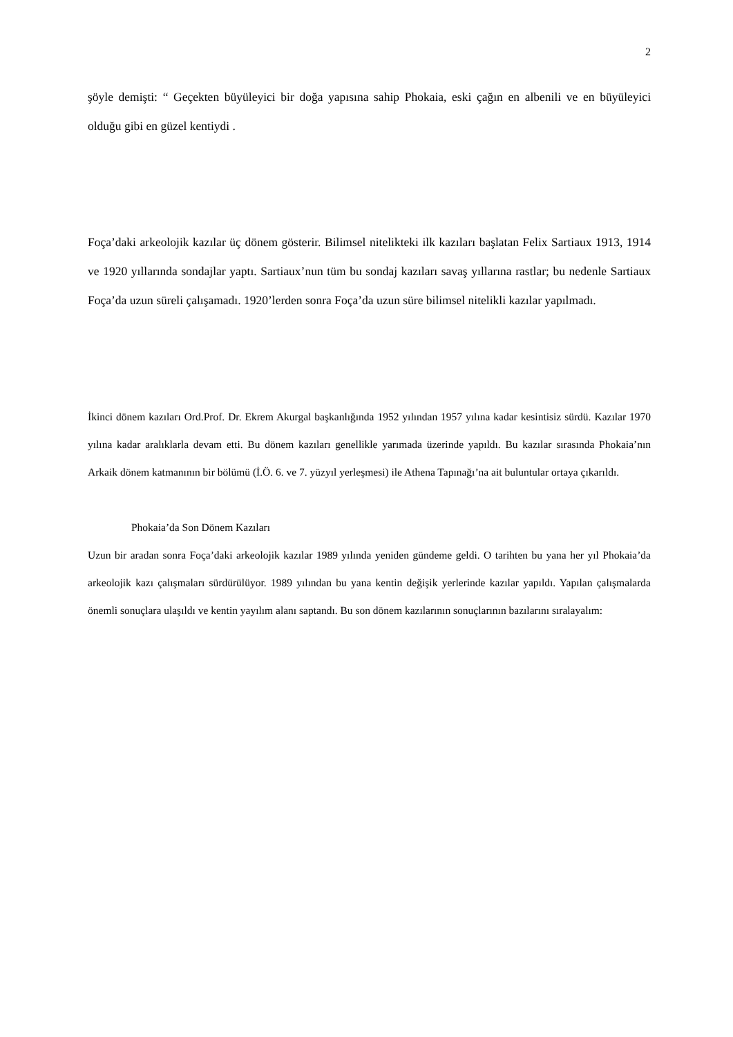2
şöyle demişti: “ Geçekten büyüleyici bir doğa yapısına sahip Phokaia, eski çağın en albenili ve en büyüleyici olduğu gibi en güzel kentiydi .
Foça’daki arkeolojik kazılar üç dönem gösterir. Bilimsel nitelikteki ilk kazıları başlatan Felix Sartiaux 1913, 1914 ve 1920 yıllarında sondajlar yaptı. Sartiaux’nun tüm bu sondaj kazıları savaş yıllarına rastlar; bu nedenle Sartiaux Foça’da uzun süreli çalışamadı. 1920’lerden sonra Foça’da uzun süre bilimsel nitelikli kazılar yapılmadı.
İkinci dönem kazıları Ord.Prof. Dr. Ekrem Akurgal başkanlığında 1952 yılından 1957 yılına kadar kesintisiz sürdü. Kazılar 1970 yılına kadar aralıklarla devam etti. Bu dönem kazıları genellikle yarımada üzerinde yapıldı. Bu kazılar sırasında Phokaia’nın Arkaik dönem katmanının bir bölümü (İ.Ö. 6. ve 7. yüzyıl yerleşmesi) ile Athena Tapınağı’na ait buluntular ortaya çıkarıldı.
Phokaia’da Son Dönem Kazıları
Uzun bir aradan sonra Foça’daki arkeolojik kazılar 1989 yılında yeniden gündeme geldi. O tarihten bu yana her yıl Phokaia’da arkeolojik kazı çalışmaları sürdürülüyor. 1989 yılından bu yana kentin değişik yerlerinde kazılar yapıldı. Yapılan çalışmalarda önemli sonuçlara ulaşıldı ve kentin yayılım alanı saptandı. Bu son dönem kazılarının sonuçlarının bazılarını sıralayalım: